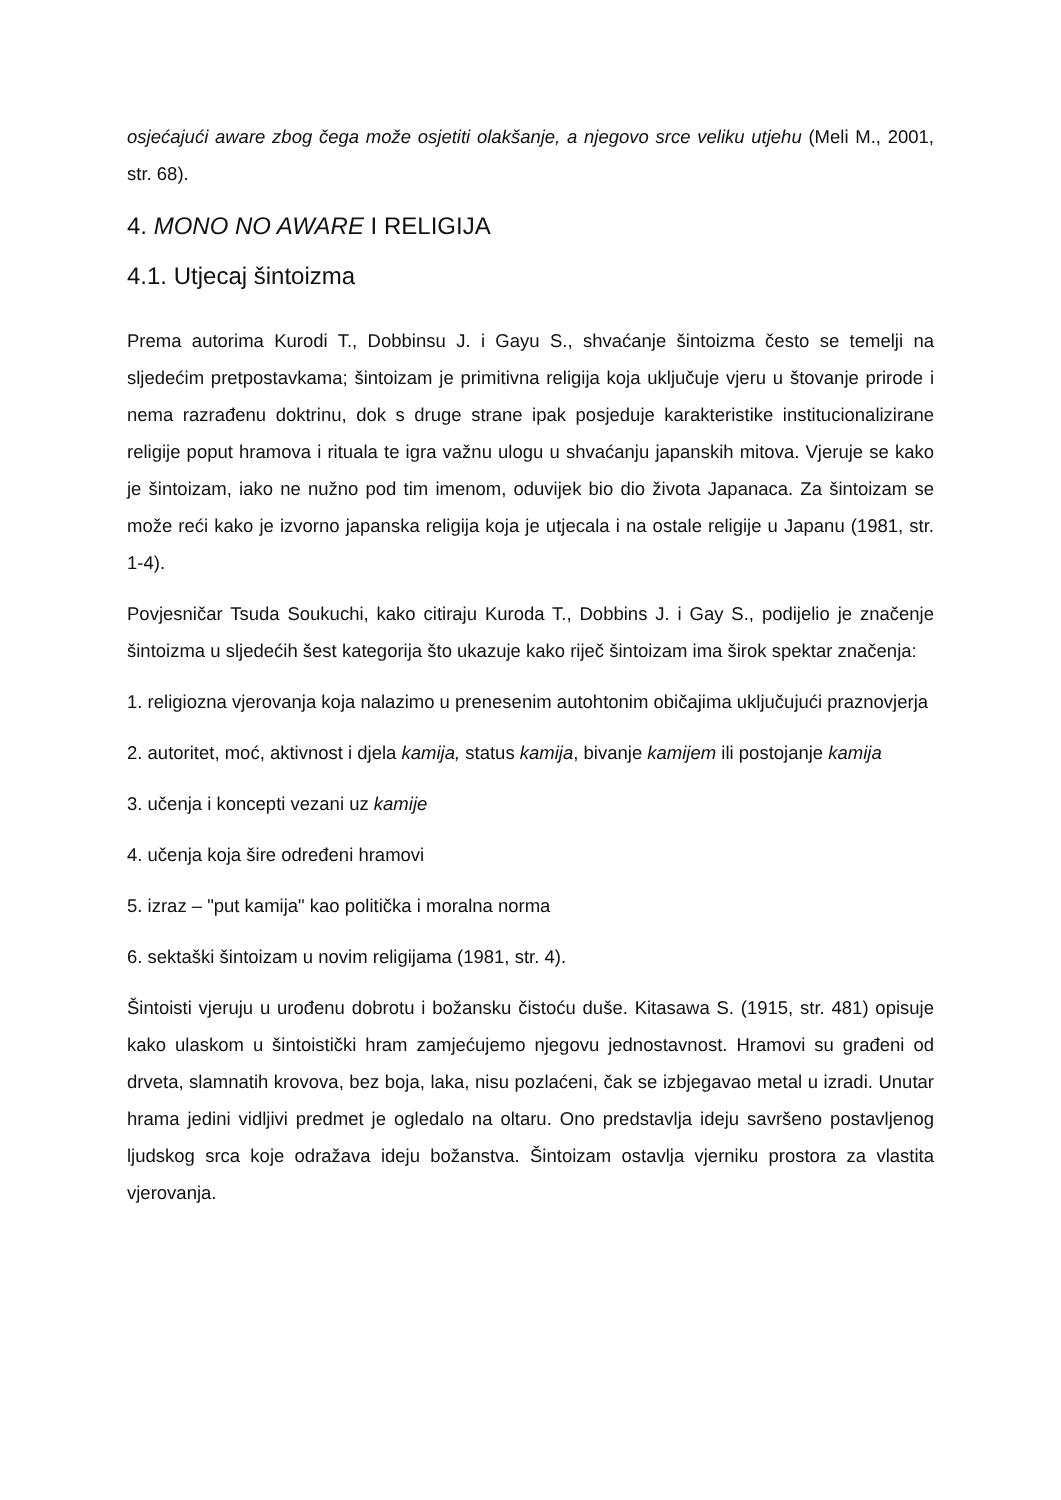osjećajući aware zbog čega može osjetiti olakšanje, a njegovo srce veliku utjehu (Meli M., 2001, str. 68).
4. MONO NO AWARE I RELIGIJA
4.1. Utjecaj šintoizma
Prema autorima Kurodi T., Dobbinsu J. i Gayu S., shvaćanje šintoizma često se temelji na sljedećim pretpostavkama; šintoizam je primitivna religija koja uključuje vjeru u štovanje prirode i nema razrađenu doktrinu, dok s druge strane ipak posjeduje karakteristike institucionalizirane religije poput hramova i rituala te igra važnu ulogu u shvaćanju japanskih mitova. Vjeruje se kako je šintoizam, iako ne nužno pod tim imenom, oduvijek bio dio života Japanaca. Za šintoizam se može reći kako je izvorno japanska religija koja je utjecala i na ostale religije u Japanu (1981, str. 1-4).
Povjesničar Tsuda Soukuchi, kako citiraju Kuroda T., Dobbins J. i Gay S., podijelio je značenje šintoizma u sljedećih šest kategorija što ukazuje kako riječ šintoizam ima širok spektar značenja:
1. religiozna vjerovanja koja nalazimo u prenesenim autohtonim običajima uključujući praznovjerja
2. autoritet, moć, aktivnost i djela kamija, status kamija, bivanje kamijem ili postojanje kamija
3. učenja i koncepti vezani uz kamije
4. učenja koja šire određeni hramovi
5. izraz – "put kamija" kao politička i moralna norma
6. sektaški šintoizam u novim religijama (1981, str. 4).
Šintoisti vjeruju u urođenu dobrotu i božansku čistoću duše. Kitasawa S. (1915, str. 481) opisuje kako ulaskom u šintoistički hram zamjećujemo njegovu jednostavnost. Hramovi su građeni od drveta, slamnatih krovova, bez boja, laka, nisu pozlaćeni, čak se izbjegavao metal u izradi. Unutar hrama jedini vidljivi predmet je ogledalo na oltaru. Ono predstavlja ideju savršeno postavljenog ljudskog srca koje odražava ideju božanstva. Šintoizam ostavlja vjerniku prostora za vlastita vjerovanja.